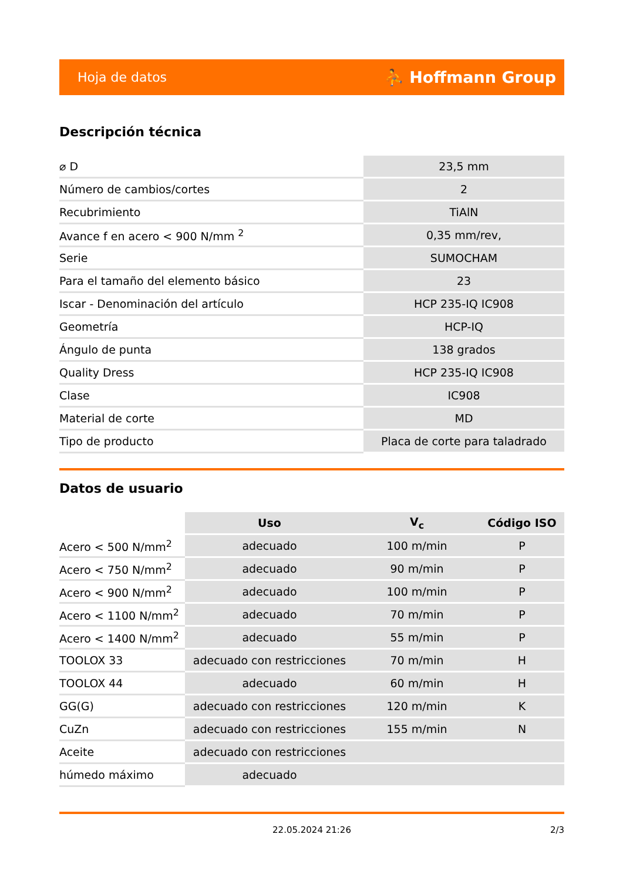Hoja de datos ⛹ Hoffmann Group
Descripción técnica
| ⌀ D | 23,5 mm |
| Número de cambios/cortes | 2 |
| Recubrimiento | TiAlN |
| Avance f en acero < 900 N/mm <sup>2</sup> | 0,35 mm/rev, |
| Serie | SUMOCHAM |
| Para el tamaño del elemento básico | 23 |
| Iscar - Denominación del artículo | HCP 235-IQ IC908 |
| Geometría | HCP-IQ |
| Ángulo de punta | 138 grados |
| Quality Dress | HCP 235-IQ IC908 |
| Clase | IC908 |
| Material de corte | MD |
| Tipo de producto | Placa de corte para taladrado |
Datos de usuario
| | Uso | V<sub>c</sub> | Código ISO |
| --- | --- | --- | --- |
| Acero < 500 N/mm<sup>2</sup> | adecuado | 100 m/min | P |
| Acero < 750 N/mm<sup>2</sup> | adecuado | 90 m/min | P |
| Acero < 900 N/mm<sup>2</sup> | adecuado | 100 m/min | P |
| Acero < 1100 N/mm<sup>2</sup> | adecuado | 70 m/min | P |
| Acero < 1400 N/mm<sup>2</sup> | adecuado | 55 m/min | P |
| TOOLOX 33 | adecuado con restricciones | 70 m/min | H |
| TOOLOX 44 | adecuado | 60 m/min | H |
| GG(G) | adecuado con restricciones | 120 m/min | K |
| CuZn | adecuado con restricciones | 155 m/min | N |
| Aceite | adecuado con restricciones | | |
| húmedo máximo | adecuado | | |
22.05.2024 21:26 2/3